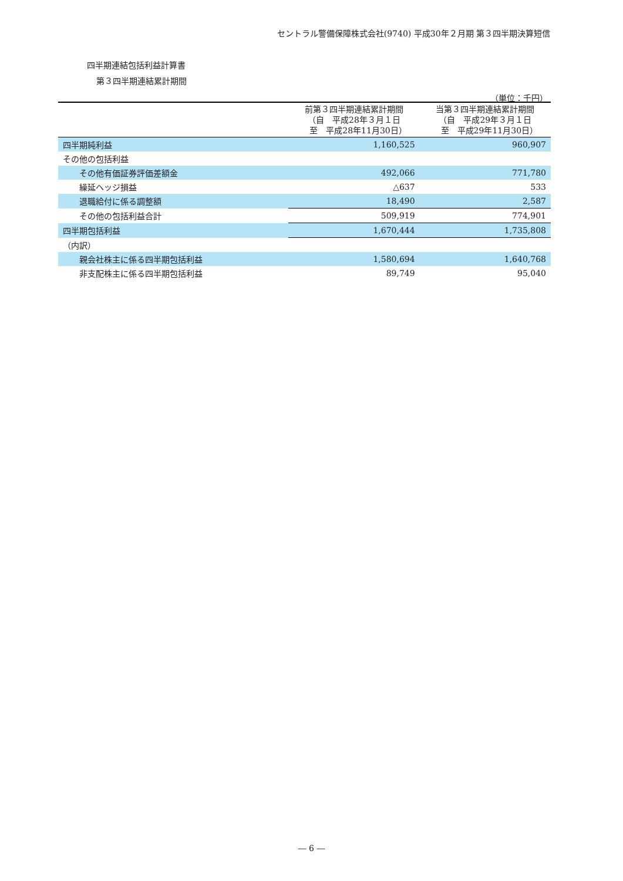セントラル警備保障株式会社(9740) 平成30年２月期 第３四半期決算短信
四半期連結包括利益計算書
第３四半期連結累計期間
（単位：千円）
| | 前第３四半期連結累計期間 （自 平成28年３月１日 至 平成28年11月30日） | 当第３四半期連結累計期間 （自 平成29年３月１日 至 平成29年11月30日） |
| --- | --- | --- |
| 四半期純利益 | 1,160,525 | 960,907 |
| その他の包括利益 | | |
| その他有価証券評価差額金 | 492,066 | 771,780 |
| 繰延ヘッジ損益 | △637 | 533 |
| 退職給付に係る調整額 | 18,490 | 2,587 |
| その他の包括利益合計 | 509,919 | 774,901 |
| 四半期包括利益 | 1,670,444 | 1,735,808 |
| （内訳） | | |
| 親会社株主に係る四半期包括利益 | 1,580,694 | 1,640,768 |
| 非支配株主に係る四半期包括利益 | 89,749 | 95,040 |
― 6 ―